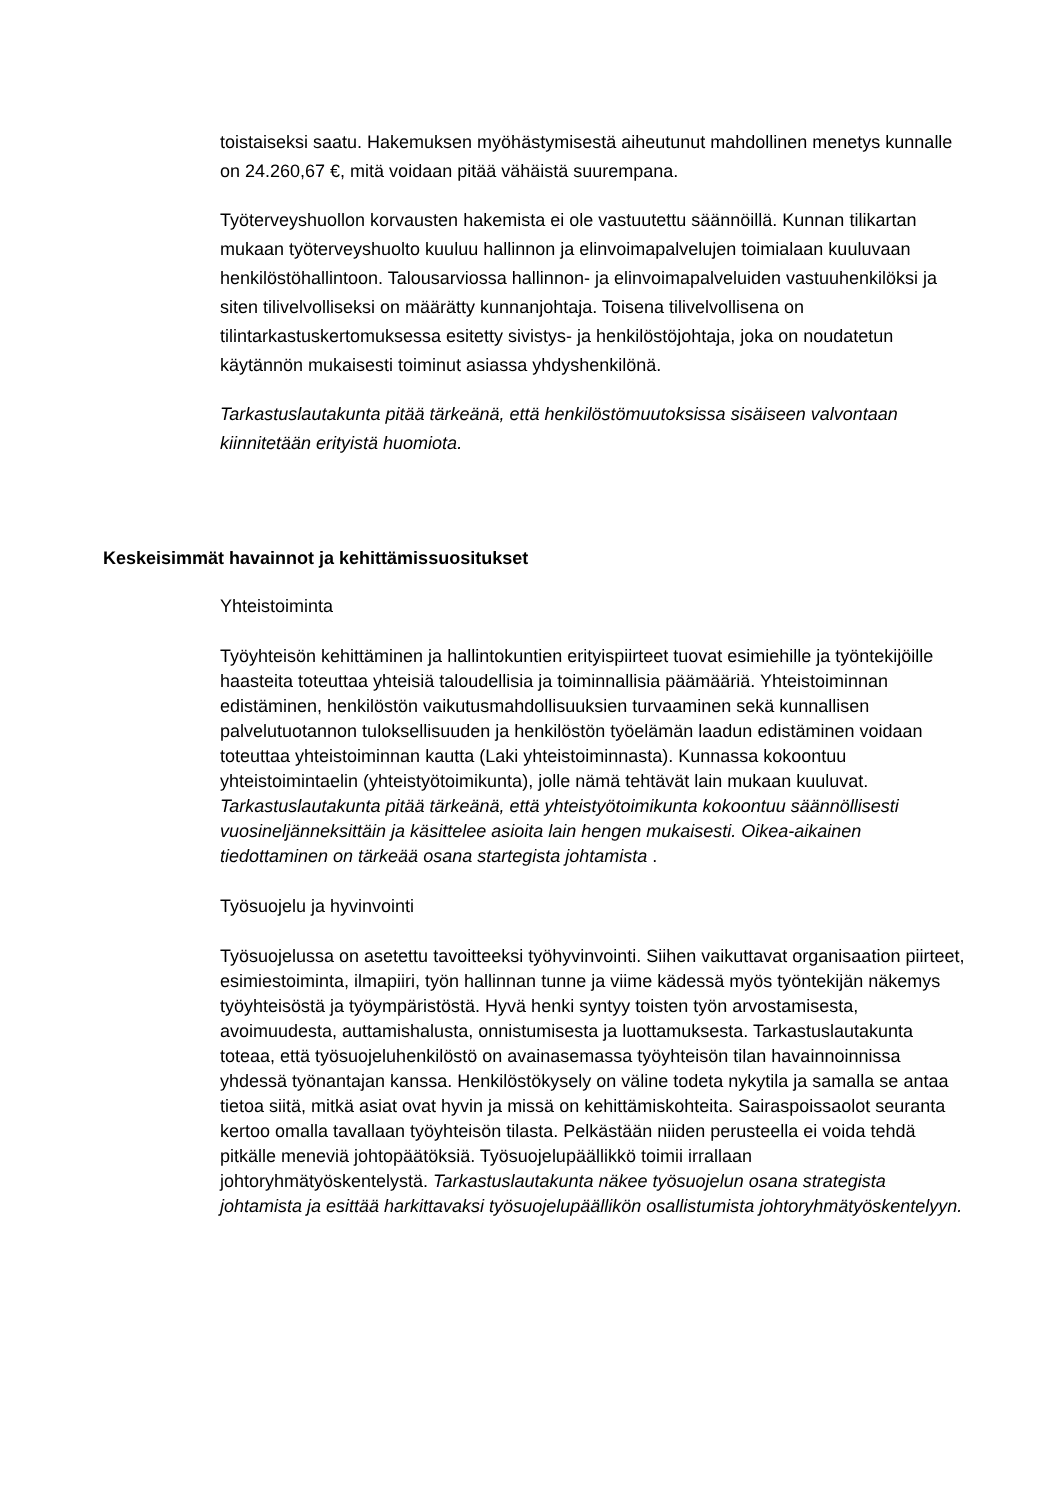toistaiseksi saatu. Hakemuksen myöhästymisestä aiheutunut mahdollinen menetys kunnalle on 24.260,67 €, mitä voidaan pitää vähäistä suurempana.
Työterveyshuollon korvausten hakemista ei ole vastuutettu säännöillä. Kunnan tilikartan mukaan työterveyshuolto kuuluu hallinnon ja elinvoimapalvelujen toimialaan kuuluvaan henkilöstöhallintoon. Talousarviossa hallinnon- ja elinvoimapalveluiden vastuuhenkilöksi ja siten tilivelvolliseksi on määrätty kunnanjohtaja. Toisena tilivelvollisena on tilintarkastuskertomuksessa esitetty sivistys- ja henkilöstöjohtaja, joka on noudatetun käytännön mukaisesti toiminut asiassa yhdyshenkilönä.
Tarkastuslautakunta pitää tärkeänä, että henkilöstömuutoksissa sisäiseen valvontaan kiinnitetään erityistä huomiota.
Keskeisimmät havainnot ja kehittämissuositukset
Yhteistoiminta
Työyhteisön kehittäminen ja hallintokuntien erityispiirteet tuovat esimiehille ja työntekijöille haasteita toteuttaa yhteisiä taloudellisia ja toiminnallisia päämääriä. Yhteistoiminnan edistäminen, henkilöstön vaikutusmahdollisuuksien turvaaminen sekä kunnallisen palvelutuotannon tuloksellisuuden ja henkilöstön työelämän laadun edistäminen voidaan toteuttaa yhteistoiminnan kautta (Laki yhteistoiminnasta). Kunnassa kokoontuu yhteistoimintaelin (yhteistyötoimikunta), jolle nämä tehtävät lain mukaan kuuluvat. Tarkastuslautakunta pitää tärkeänä, että yhteistyötoimikunta kokoontuu säännöllisesti vuosineljänneksittäin ja käsittelee asioita lain hengen mukaisesti. Oikea-aikainen tiedottaminen on tärkeää osana startegista johtamista .
Työsuojelu ja hyvinvointi
Työsuojelussa on asetettu tavoitteeksi työhyvinvointi. Siihen vaikuttavat organisaation piirteet, esimiestoiminta, ilmapiiri, työn hallinnan tunne ja viime kädessä myös työntekijän näkemys työyhteisöstä ja työympäristöstä. Hyvä henki syntyy toisten työn arvostamisesta, avoimuudesta, auttamishalusta, onnistumisesta ja luottamuksesta. Tarkastuslautakunta toteaa, että työsuojeluhenkilöstö on avainasemassa työyhteisön tilan havainnoinnissa yhdessä työnantajan kanssa. Henkilöstökysely on väline todeta nykytila ja samalla se antaa tietoa siitä, mitkä asiat ovat hyvin ja missä on kehittämiskohteita. Sairaspoissaolot seuranta kertoo omalla tavallaan työyhteisön tilasta. Pelkästään niiden perusteella ei voida tehdä pitkälle meneviä johtopäätöksiä. Työsuojelupäällikkö toimii irrallaan johtoryhmätyöskentelystä. Tarkastuslautakunta näkee työsuojelun osana strategista johtamista ja esittää harkittavaksi työsuojelupäällikön osallistumista johtoryhmätyöskentelyyn.